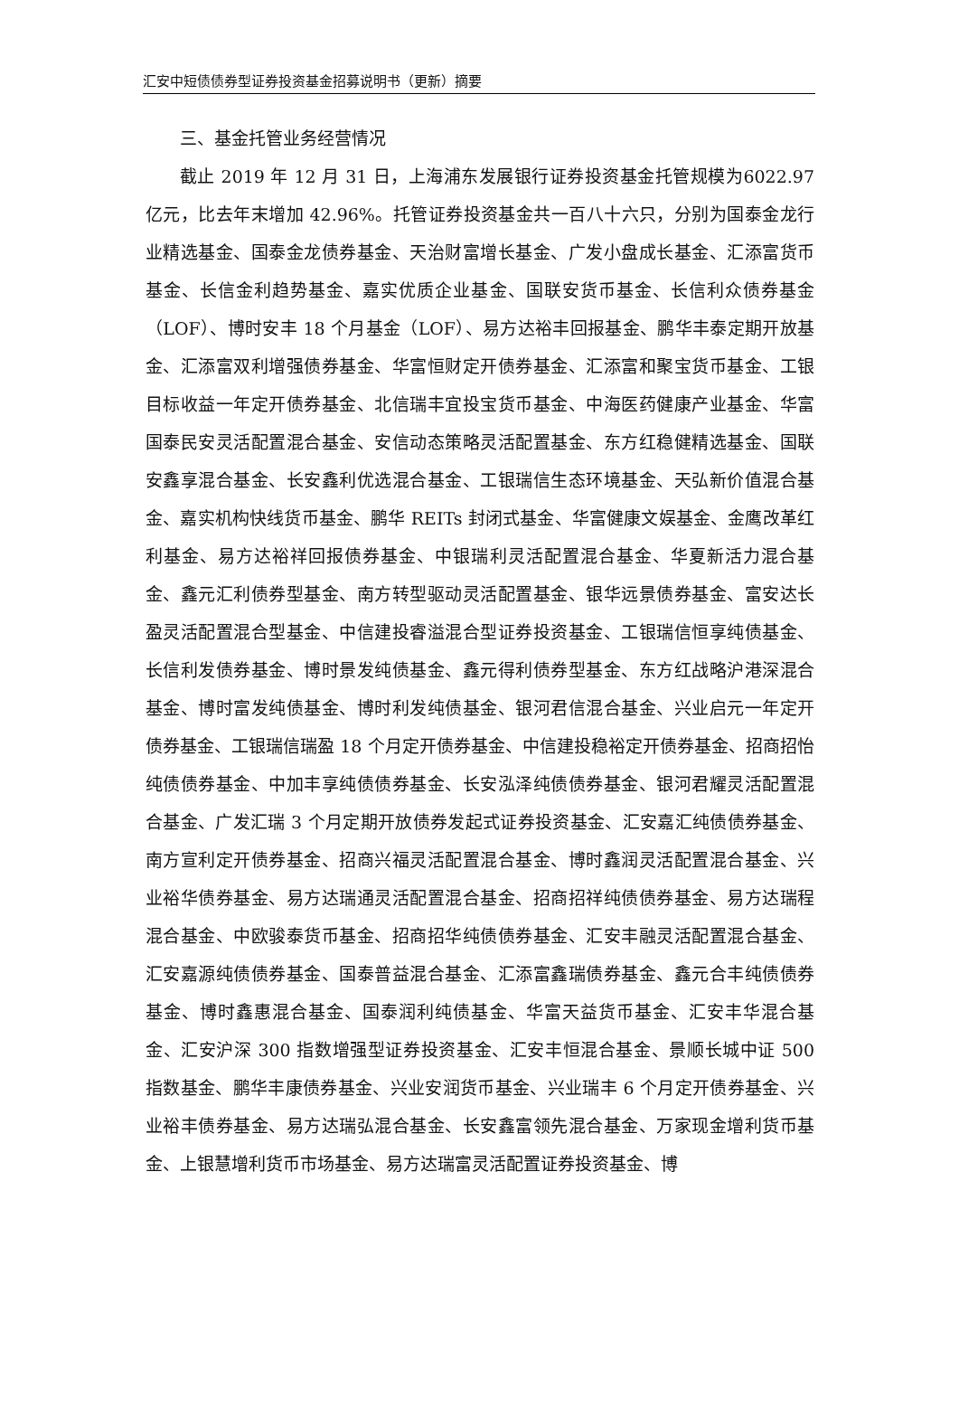汇安中短债债券型证券投资基金招募说明书（更新）摘要
三、基金托管业务经营情况
截止 2019 年 12 月 31 日，上海浦东发展银行证券投资基金托管规模为6022.97 亿元，比去年末增加 42.96%。托管证券投资基金共一百八十六只，分别为国泰金龙行业精选基金、国泰金龙债券基金、天治财富增长基金、广发小盘成长基金、汇添富货币基金、长信金利趋势基金、嘉实优质企业基金、国联安货币基金、长信利众债券基金（LOF）、博时安丰 18 个月基金（LOF）、易方达裕丰回报基金、鹏华丰泰定期开放基金、汇添富双利增强债券基金、华富恒财定开债券基金、汇添富和聚宝货币基金、工银目标收益一年定开债券基金、北信瑞丰宜投宝货币基金、中海医药健康产业基金、华富国泰民安灵活配置混合基金、安信动态策略灵活配置基金、东方红稳健精选基金、国联安鑫享混合基金、长安鑫利优选混合基金、工银瑞信生态环境基金、天弘新价值混合基金、嘉实机构快线货币基金、鹏华 REITs 封闭式基金、华富健康文娱基金、金鹰改革红利基金、易方达裕祥回报债券基金、中银瑞利灵活配置混合基金、华夏新活力混合基金、鑫元汇利债券型基金、南方转型驱动灵活配置基金、银华远景债券基金、富安达长盈灵活配置混合型基金、中信建投睿溢混合型证券投资基金、工银瑞信恒享纯债基金、长信利发债券基金、博时景发纯债基金、鑫元得利债券型基金、东方红战略沪港深混合基金、博时富发纯债基金、博时利发纯债基金、银河君信混合基金、兴业启元一年定开债券基金、工银瑞信瑞盈 18 个月定开债券基金、中信建投稳裕定开债券基金、招商招怡纯债债券基金、中加丰享纯债债券基金、长安泓泽纯债债券基金、银河君耀灵活配置混合基金、广发汇瑞 3 个月定期开放债券发起式证券投资基金、汇安嘉汇纯债债券基金、南方宣利定开债券基金、招商兴福灵活配置混合基金、博时鑫润灵活配置混合基金、兴业裕华债券基金、易方达瑞通灵活配置混合基金、招商招祥纯债债券基金、易方达瑞程混合基金、中欧骏泰货币基金、招商招华纯债债券基金、汇安丰融灵活配置混合基金、汇安嘉源纯债债券基金、国泰普益混合基金、汇添富鑫瑞债券基金、鑫元合丰纯债债券基金、博时鑫惠混合基金、国泰润利纯债基金、华富天益货币基金、汇安丰华混合基金、汇安沪深 300 指数增强型证券投资基金、汇安丰恒混合基金、景顺长城中证 500 指数基金、鹏华丰康债券基金、兴业安润货币基金、兴业瑞丰 6 个月定开债券基金、兴业裕丰债券基金、易方达瑞弘混合基金、长安鑫富领先混合基金、万家现金增利货币基金、上银慧增利货币市场基金、易方达瑞富灵活配置证券投资基金、博